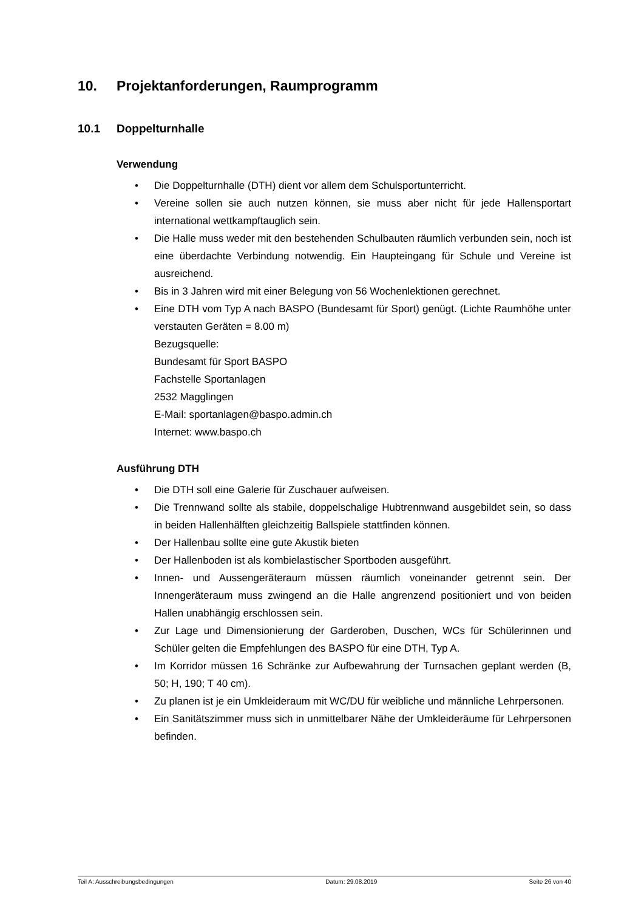10. Projektanforderungen, Raumprogramm
10.1 Doppelturnhalle
Verwendung
• Die Doppelturnhalle (DTH) dient vor allem dem Schulsportunterricht.
• Vereine sollen sie auch nutzen können, sie muss aber nicht für jede Hallen­sportart international wettkampftauglich sein.
• Die Halle muss weder mit den bestehenden Schulbauten räumlich verbunden sein, noch ist eine überdachte Verbindung notwendig. Ein Haupteingang für Schule und Vereine ist ausreichend.
• Bis in 3 Jahren wird mit einer Belegung von 56 Wochenlektionen gerechnet.
• Eine DTH vom Typ A nach BASPO (Bundesamt für Sport) genügt. (Lichte Raumhöhe unter verstauten Geräten = 8.00 m)
Bezugsquelle:
Bundesamt für Sport BASPO
Fachstelle Sportanlagen
2532 Magglingen
E-Mail: sportanlagen@baspo.admin.ch
Internet: www.baspo.ch
Ausführung DTH
• Die DTH soll eine Galerie für Zuschauer aufweisen.
• Die Trennwand sollte als stabile, doppelschalige Hubtrennwand ausgebildet sein, so dass in beiden Hallenhälften gleichzeitig Ballspiele stattfinden können.
• Der Hallenbau sollte eine gute Akustik bieten
• Der Hallenboden ist als kombielastischer Sportboden ausgeführt.
• Innen- und Aussengeräteraum müssen räumlich voneinander getrennt sein. Der Innengeräteraum muss zwingend an die Halle angrenzend positioniert und von beiden Hallen unabhängig erschlossen sein.
• Zur Lage und Dimensionierung der Garderoben, Duschen, WCs für Schülerin­nen und Schüler gelten die Empfehlungen des BASPO für eine DTH, Typ A.
• Im Korridor müssen 16 Schränke zur Aufbewahrung der Turnsachen geplant werden (B, 50; H, 190; T 40 cm).
• Zu planen ist je ein Umkleideraum mit WC/DU für weibliche und männliche Lehrpersonen.
• Ein Sanitätszimmer muss sich in unmittelbarer Nähe der Umkleideräume für Lehrpersonen befinden.
Teil A: Ausschreibungsbedingungen Datum: 29.08.2019 Seite 26 von 40